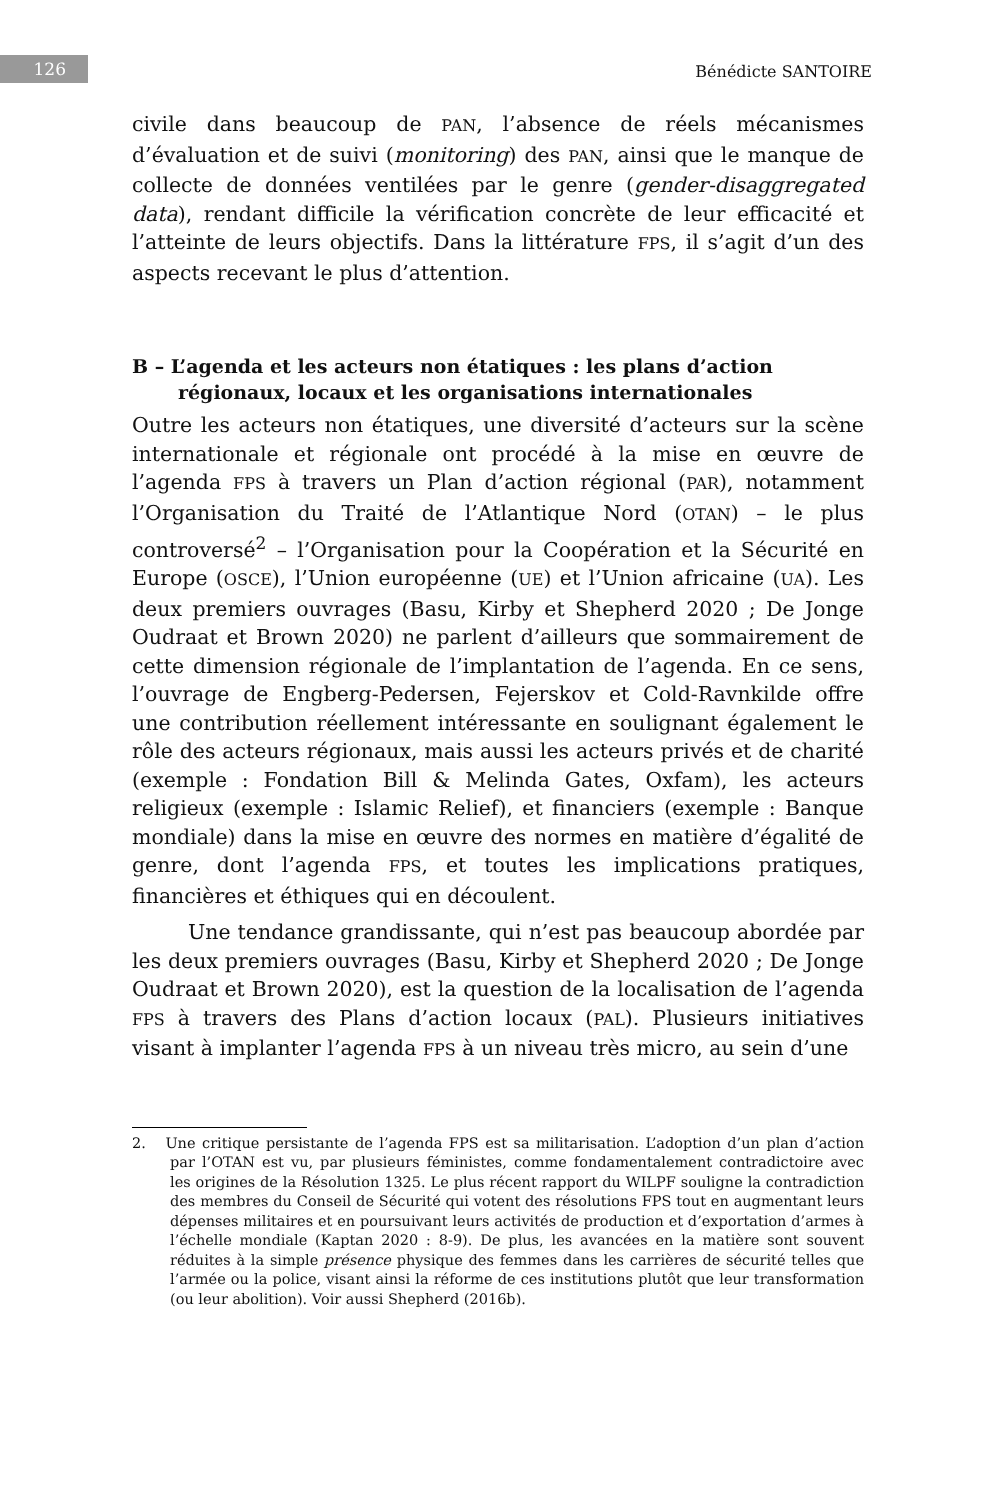126 Bénédicte SANTOIRE
civile dans beaucoup de PAN, l’absence de réels mécanismes d’évaluation et de suivi (monitoring) des PAN, ainsi que le manque de collecte de données ventilées par le genre (gender-disaggregated data), rendant difficile la vérification concrète de leur efficacité et l’atteinte de leurs objectifs. Dans la littérature FPS, il s’agit d’un des aspects recevant le plus d’attention.
B – L’agenda et les acteurs non étatiques : les plans d’action régionaux, locaux et les organisations internationales
Outre les acteurs non étatiques, une diversité d’acteurs sur la scène internationale et régionale ont procédé à la mise en œuvre de l’agenda FPS à travers un Plan d’action régional (PAR), notamment l’Organisation du Traité de l’Atlantique Nord (OTAN) – le plus controversé<sup>2</sup> – l’Organisation pour la Coopération et la Sécurité en Europe (OSCE), l’Union européenne (UE) et l’Union africaine (UA). Les deux premiers ouvrages (Basu, Kirby et Shepherd 2020 ; De Jonge Oudraat et Brown 2020) ne parlent d’ailleurs que sommairement de cette dimension régionale de l’implantation de l’agenda. En ce sens, l’ouvrage de Engberg-Pedersen, Fejerskov et Cold-Ravnkilde offre une contribution réellement intéressante en soulignant également le rôle des acteurs régionaux, mais aussi les acteurs privés et de charité (exemple : Fondation Bill & Melinda Gates, Oxfam), les acteurs religieux (exemple : Islamic Relief), et financiers (exemple : Banque mondiale) dans la mise en œuvre des normes en matière d’égalité de genre, dont l’agenda FPS, et toutes les implications pratiques, financières et éthiques qui en découlent.
Une tendance grandissante, qui n’est pas beaucoup abordée par les deux premiers ouvrages (Basu, Kirby et Shepherd 2020 ; De Jonge Oudraat et Brown 2020), est la question de la localisation de l’agenda FPS à travers des Plans d’action locaux (PAL). Plusieurs initiatives visant à implanter l’agenda FPS à un niveau très micro, au sein d’une
2. Une critique persistante de l’agenda FPS est sa militarisation. L’adoption d’un plan d’action par l’OTAN est vu, par plusieurs féministes, comme fondamentalement contradictoire avec les origines de la Résolution 1325. Le plus récent rapport du WILPF souligne la contradiction des membres du Conseil de Sécurité qui votent des résolutions FPS tout en augmentant leurs dépenses militaires et en poursuivant leurs activités de production et d’exportation d’armes à l’échelle mondiale (Kaptan 2020 : 8-9). De plus, les avancées en la matière sont souvent réduites à la simple présence physique des femmes dans les carrières de sécurité telles que l’armée ou la police, visant ainsi la réforme de ces institutions plutôt que leur transformation (ou leur abolition). Voir aussi Shepherd (2016b).